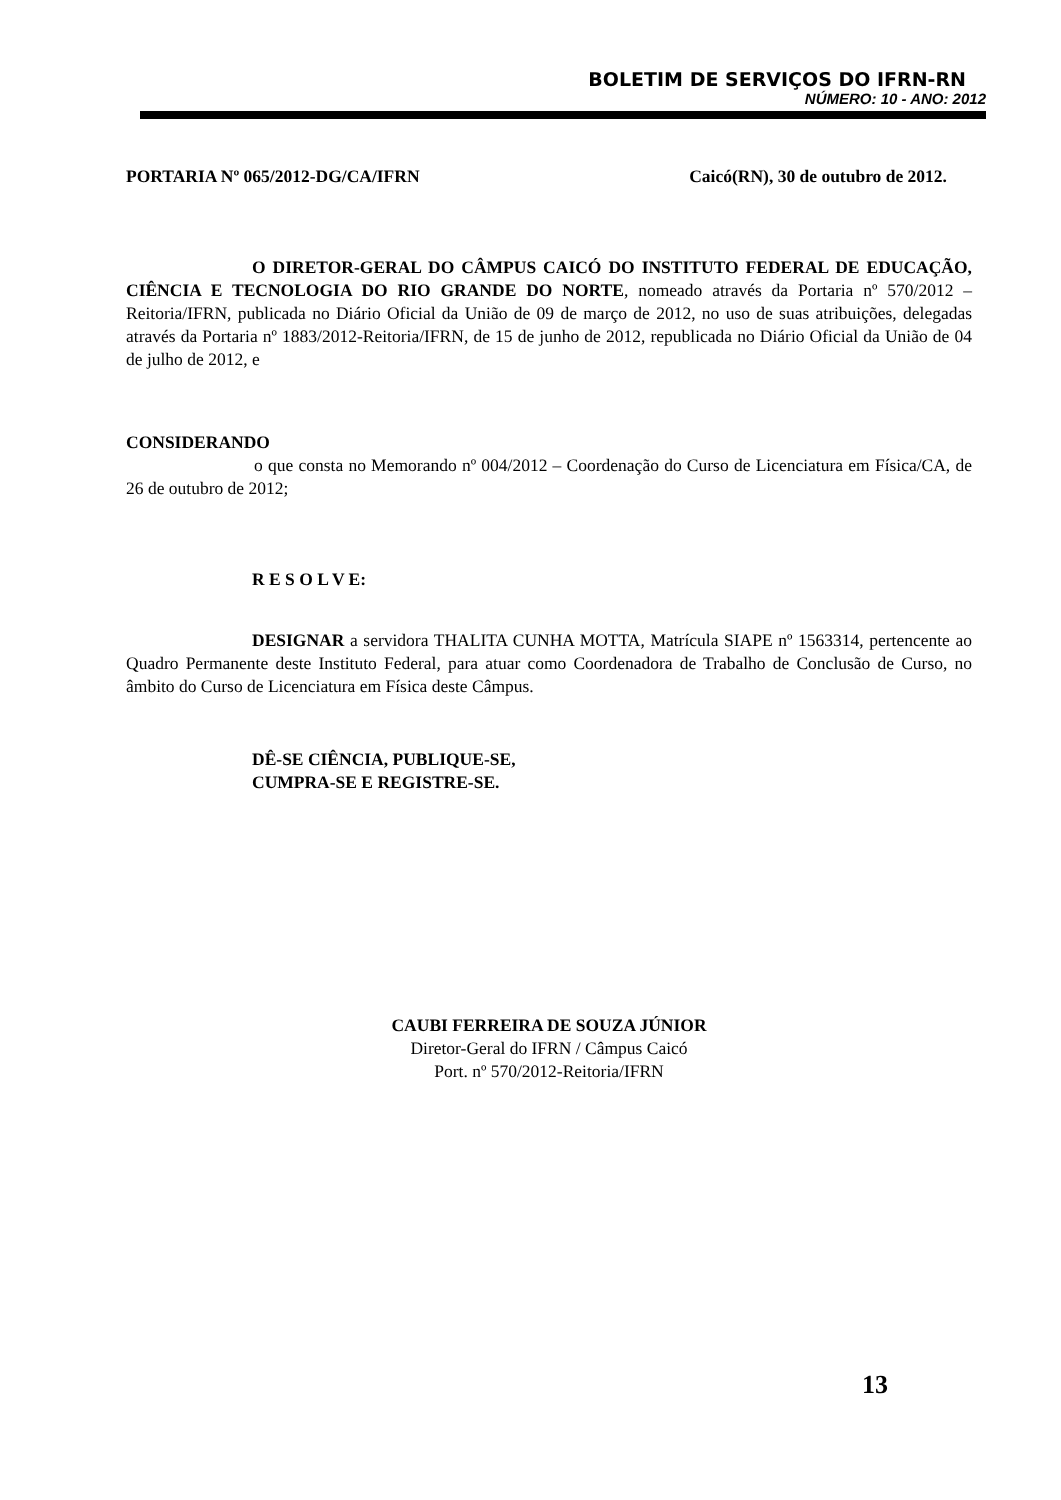BOLETIM DE SERVIÇOS DO IFRN-RN
NÚMERO: 10 - ANO: 2012
PORTARIA Nº 065/2012-DG/CA/IFRN Caicó(RN), 30 de outubro de 2012.
O DIRETOR-GERAL DO CÂMPUS CAICÓ DO INSTITUTO FEDERAL DE EDUCAÇÃO, CIÊNCIA E TECNOLOGIA DO RIO GRANDE DO NORTE, nomeado através da Portaria nº 570/2012 – Reitoria/IFRN, publicada no Diário Oficial da União de 09 de março de 2012, no uso de suas atribuições, delegadas através da Portaria nº 1883/2012-Reitoria/IFRN, de 15 de junho de 2012, republicada no Diário Oficial da União de 04 de julho de 2012, e
CONSIDERANDO
o que consta no Memorando nº 004/2012 – Coordenação do Curso de Licenciatura em Física/CA, de 26 de outubro de 2012;
R E S O L V E:
DESIGNAR a servidora THALITA CUNHA MOTTA, Matrícula SIAPE nº 1563314, pertencente ao Quadro Permanente deste Instituto Federal, para atuar como Coordenadora de Trabalho de Conclusão de Curso, no âmbito do Curso de Licenciatura em Física deste Câmpus.
DÊ-SE CIÊNCIA, PUBLIQUE-SE,
CUMPRA-SE E REGISTRE-SE.
CAUBI FERREIRA DE SOUZA JÚNIOR
Diretor-Geral do IFRN / Câmpus Caicó
Port. nº 570/2012-Reitoria/IFRN
13